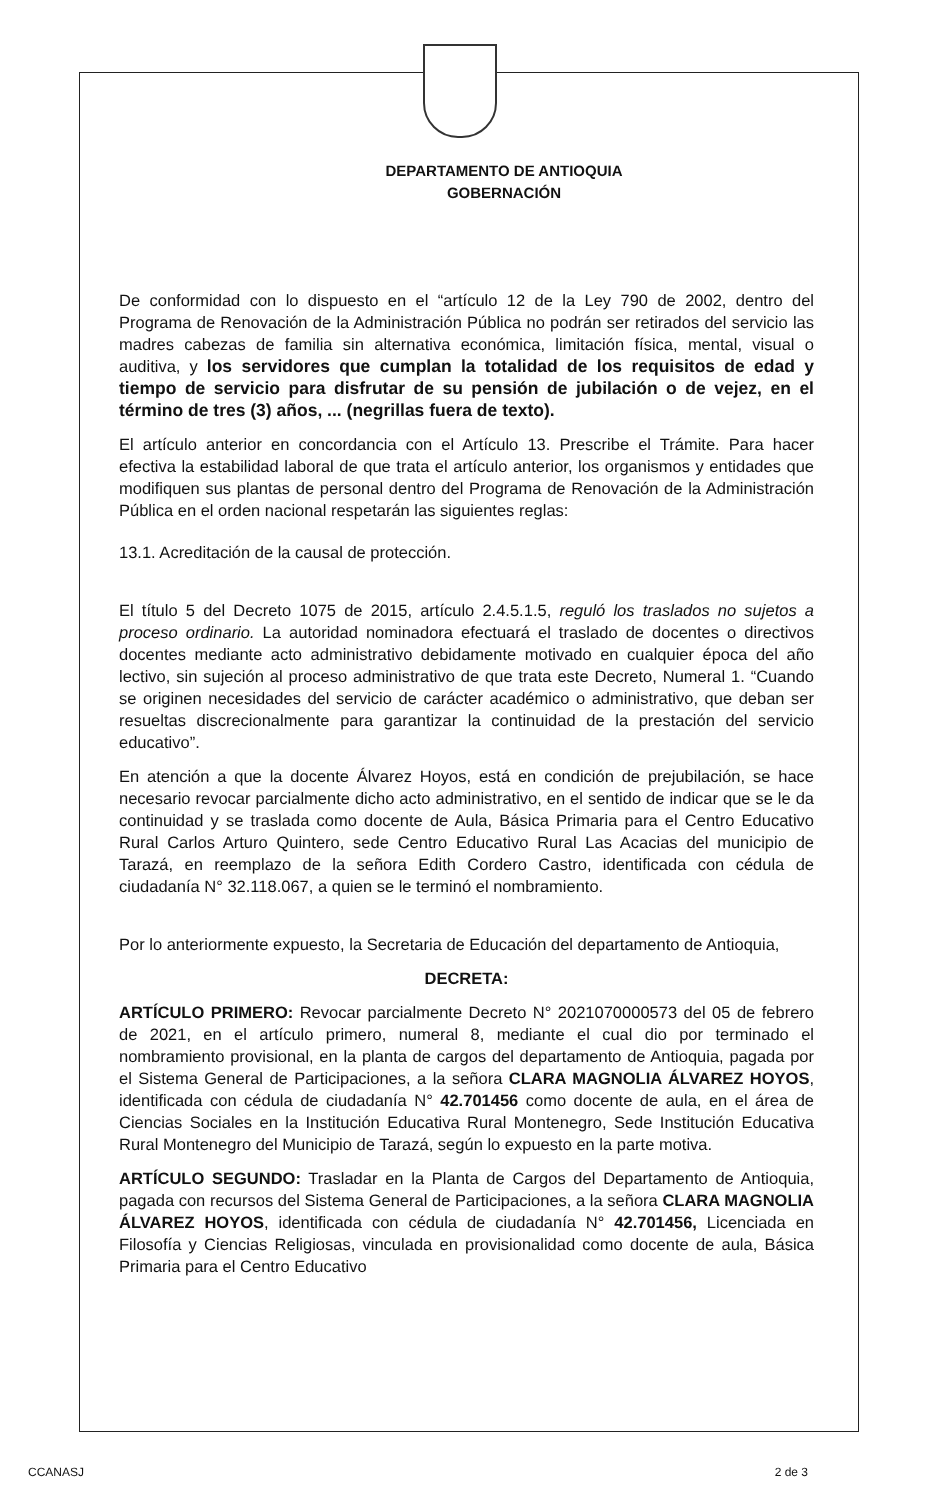DEPARTAMENTO DE ANTIOQUIA
GOBERNACIÓN
De conformidad con lo dispuesto en el “artículo 12 de la Ley 790 de 2002, dentro del Programa de Renovación de la Administración Pública no podrán ser retirados del servicio las madres cabezas de familia sin alternativa económica, limitación física, mental, visual o auditiva, y los servidores que cumplan la totalidad de los requisitos de edad y tiempo de servicio para disfrutar de su pensión de jubilación o de vejez, en el término de tres (3) años, ... (negrillas fuera de texto).
El artículo anterior en concordancia con el Artículo 13. Prescribe el Trámite. Para hacer efectiva la estabilidad laboral de que trata el artículo anterior, los organismos y entidades que modifiquen sus plantas de personal dentro del Programa de Renovación de la Administración Pública en el orden nacional respetarán las siguientes reglas:
13.1. Acreditación de la causal de protección.
El título 5 del Decreto 1075 de 2015, artículo 2.4.5.1.5, reguló los traslados no sujetos a proceso ordinario. La autoridad nominadora efectuará el traslado de docentes o directivos docentes mediante acto administrativo debidamente motivado en cualquier época del año lectivo, sin sujeción al proceso administrativo de que trata este Decreto, Numeral 1. “Cuando se originen necesidades del servicio de carácter académico o administrativo, que deban ser resueltas discrecionalmente para garantizar la continuidad de la prestación del servicio educativo”.
En atención a que la docente Álvarez Hoyos, está en condición de prejubilación, se hace necesario revocar parcialmente dicho acto administrativo, en el sentido de indicar que se le da continuidad y se traslada como docente de Aula, Básica Primaria para el Centro Educativo Rural Carlos Arturo Quintero, sede Centro Educativo Rural Las Acacias del municipio de Tarazá, en reemplazo de la señora Edith Cordero Castro, identificada con cédula de ciudadanía N° 32.118.067, a quien se le terminó el nombramiento.
Por lo anteriormente expuesto, la Secretaria de Educación del departamento de Antioquia,
DECRETA:
ARTÍCULO PRIMERO: Revocar parcialmente Decreto N° 2021070000573 del 05 de febrero de 2021, en el artículo primero, numeral 8, mediante el cual dio por terminado el nombramiento provisional, en la planta de cargos del departamento de Antioquia, pagada por el Sistema General de Participaciones, a la señora CLARA MAGNOLIA ÁLVAREZ HOYOS, identificada con cédula de ciudadanía N° 42.701456 como docente de aula, en el área de Ciencias Sociales en la Institución Educativa Rural Montenegro, Sede Institución Educativa Rural Montenegro del Municipio de Tarazá, según lo expuesto en la parte motiva.
ARTÍCULO SEGUNDO: Trasladar en la Planta de Cargos del Departamento de Antioquia, pagada con recursos del Sistema General de Participaciones, a la señora CLARA MAGNOLIA ÁLVAREZ HOYOS, identificada con cédula de ciudadanía N° 42.701456, Licenciada en Filosofía y Ciencias Religiosas, vinculada en provisionalidad como docente de aula, Básica Primaria para el Centro Educativo
CCANASJ 2 de 3